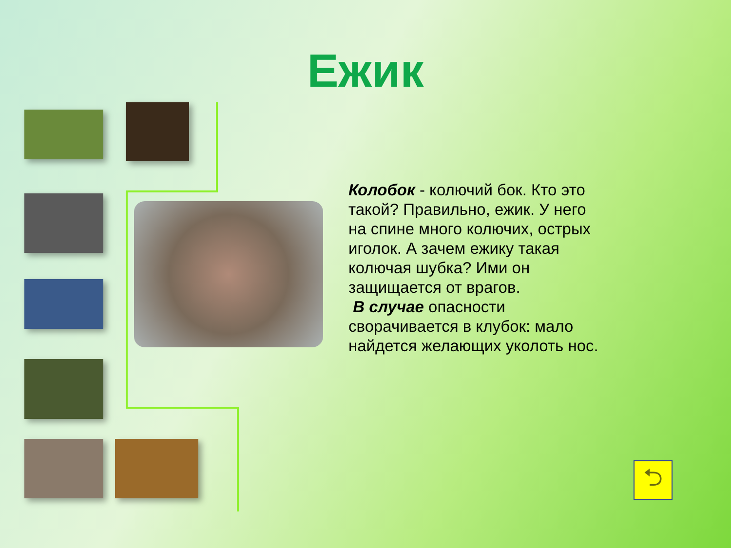Ежик
Колобок - колючий бок. Кто это такой? Правильно, ежик. У него на спине много колючих, острых иголок. А зачем ежику такая колючая шубка? Ими он защищается от врагов.
В случае опасности сворачивается в клубок: мало найдется желающих уколоть нос.
⮌